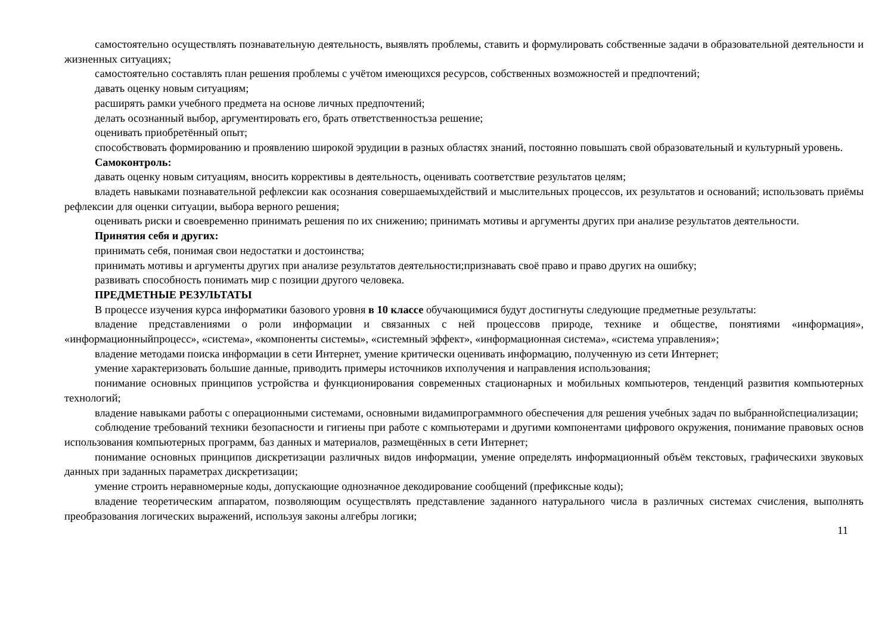самостоятельно осуществлять познавательную деятельность, выявлять проблемы, ставить и формулировать собственные задачи в образовательной деятельности и жизненных ситуациях;
самостоятельно составлять план решения проблемы с учётом имеющихся ресурсов, собственных возможностей и предпочтений;
давать оценку новым ситуациям;
расширять рамки учебного предмета на основе личных предпочтений;
делать осознанный выбор, аргументировать его, брать ответственностьза решение;
оценивать приобретённый опыт;
способствовать формированию и проявлению широкой эрудиции в разных областях знаний, постоянно повышать свой образовательный и культурный уровень.
Самоконтроль:
давать оценку новым ситуациям, вносить коррективы в деятельность, оценивать соответствие результатов целям;
владеть навыками познавательной рефлексии как осознания совершаемыхдействий и мыслительных процессов, их результатов и оснований; использовать приёмы рефлексии для оценки ситуации, выбора верного решения;
оценивать риски и своевременно принимать решения по их снижению; принимать мотивы и аргументы других при анализе результатов деятельности.
Принятия себя и других:
принимать себя, понимая свои недостатки и достоинства;
принимать мотивы и аргументы других при анализе результатов деятельности;признавать своё право и право других на ошибку;
развивать способность понимать мир с позиции другого человека.
ПРЕДМЕТНЫЕ РЕЗУЛЬТАТЫ
В процессе изучения курса информатики базового уровня в 10 классе обучающимися будут достигнуты следующие предметные результаты:
владение представлениями о роли информации и связанных с ней процессовв природе, технике и обществе, понятиями «информация», «информационныйпроцесс», «система», «компоненты системы», «системный эффект», «информационная система», «система управления»;
владение методами поиска информации в сети Интернет, умение критически оценивать информацию, полученную из сети Интернет;
умение характеризовать большие данные, приводить примеры источников ихполучения и направления использования;
понимание основных принципов устройства и функционирования современных стационарных и мобильных компьютеров, тенденций развития компьютерных технологий;
владение навыками работы с операционными системами, основными видамипрограммного обеспечения для решения учебных задач по выбраннойспециализации;
соблюдение требований техники безопасности и гигиены при работе с компьютерами и другими компонентами цифрового окружения, понимание правовых основ использования компьютерных программ, баз данных и материалов, размещённых в сети Интернет;
понимание основных принципов дискретизации различных видов информации, умение определять информационный объём текстовых, графическихи звуковых данных при заданных параметрах дискретизации;
умение строить неравномерные коды, допускающие однозначное декодирование сообщений (префиксные коды);
владение теоретическим аппаратом, позволяющим осуществлять представление заданного натурального числа в различных системах счисления, выполнять преобразования логических выражений, используя законы алгебры логики;
11